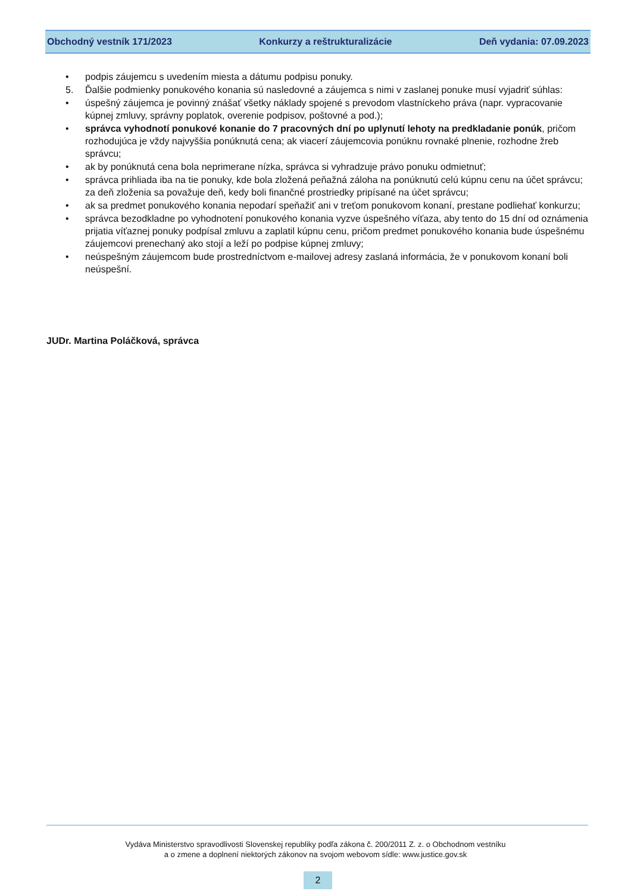Obchodný vestník 171/2023 Konkurzy a reštrukturalizácie Deň vydania: 07.09.2023
• podpis záujemcu s uvedením miesta a dátumu podpisu ponuky.
5. Ďalšie podmienky ponukového konania sú nasledovné a záujemca s nimi v zaslanej ponuke musí vyjadriť súhlas:
• úspešný záujemca je povinný znášať všetky náklady spojené s prevodom vlastníckeho práva (napr. vypracovanie kúpnej zmluvy, správny poplatok, overenie podpisov, poštovné a pod.);
• správca vyhodnotí ponukové konanie do 7 pracovných dní po uplynutí lehoty na predkladanie ponúk, pričom rozhodujúca je vždy najvyššia ponúknutá cena; ak viacerí záujemcovia ponúknu rovnaké plnenie, rozhodne žreb správcu;
• ak by ponúknutá cena bola neprimerane nízka, správca si vyhradzuje právo ponuku odmietnuť;
• správca prihliada iba na tie ponuky, kde bola zložená peňažná záloha na ponúknutú celú kúpnu cenu na účet správcu; za deň zloženia sa považuje deň, kedy boli finančné prostriedky pripísané na účet správcu;
• ak sa predmet ponukového konania nepodarí speňažiť ani v treťom ponukovom konaní, prestane podliehať konkurzu;
• správca bezodkladne po vyhodnotení ponukového konania vyzve úspešného víťaza, aby tento do 15 dní od oznámenia prijatia víťaznej ponuky podpísal zmluvu a zaplatil kúpnu cenu, pričom predmet ponukového konania bude úspešnému záujemcovi prenechaný ako stojí a leží po podpise kúpnej zmluvy;
• neúspešným záujemcom bude prostredníctvom e-mailovej adresy zaslaná informácia, že v ponukovom konaní boli neúspešní.
JUDr. Martina Poláčková, správca
Vydáva Ministerstvo spravodlivosti Slovenskej republiky podľa zákona č. 200/2011 Z. z. o Obchodnom vestníku
a o zmene a doplnení niektorých zákonov na svojom webovom sídle: www.justice.gov.sk
2